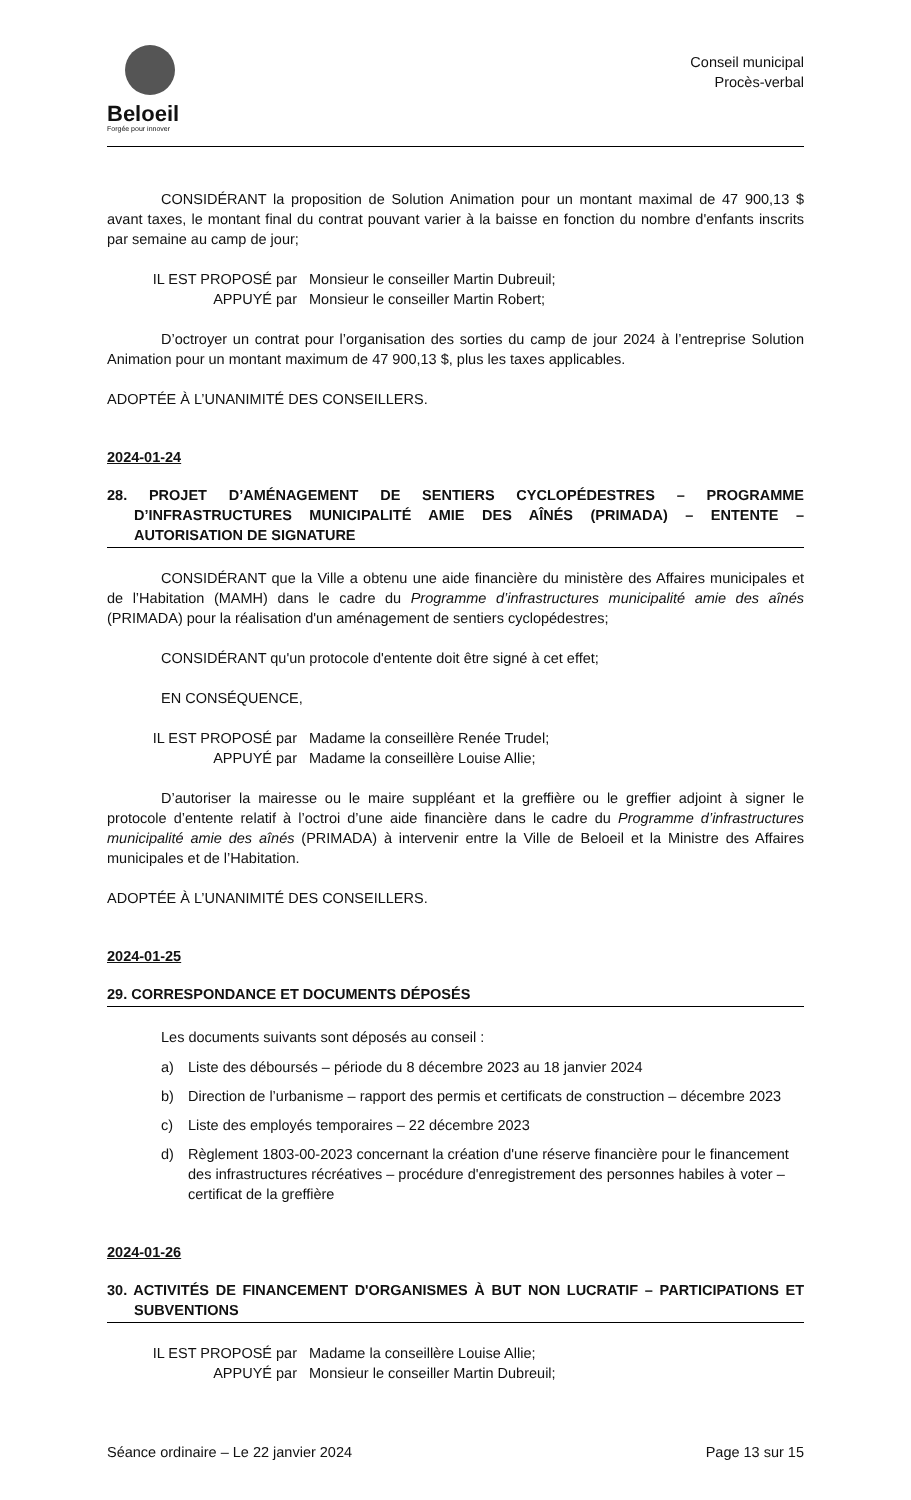Beloeil
Forgée pour innover
Conseil municipal
Procès-verbal
CONSIDÉRANT la proposition de Solution Animation pour un montant maximal de 47 900,13 $ avant taxes, le montant final du contrat pouvant varier à la baisse en fonction du nombre d'enfants inscrits par semaine au camp de jour;
IL EST PROPOSÉ par
APPUYÉ par
Monsieur le conseiller Martin Dubreuil;
Monsieur le conseiller Martin Robert;
D’octroyer un contrat pour l’organisation des sorties du camp de jour 2024 à l’entreprise Solution Animation pour un montant maximum de 47 900,13 $, plus les taxes applicables.
ADOPTÉE À L’UNANIMITÉ DES CONSEILLERS.
2024-01-24
28. PROJET D’AMÉNAGEMENT DE SENTIERS CYCLOPÉDESTRES – PROGRAMME D’INFRASTRUCTURES MUNICIPALITÉ AMIE DES AÎNÉS (PRIMADA) – ENTENTE – AUTORISATION DE SIGNATURE
CONSIDÉRANT que la Ville a obtenu une aide financière du ministère des Affaires municipales et de l’Habitation (MAMH) dans le cadre du Programme d’infrastructures municipalité amie des aînés (PRIMADA) pour la réalisation d'un aménagement de sentiers cyclopédestres;
CONSIDÉRANT qu'un protocole d'entente doit être signé à cet effet;
EN CONSÉQUENCE,
IL EST PROPOSÉ par
APPUYÉ par
Madame la conseillère Renée Trudel;
Madame la conseillère Louise Allie;
D’autoriser la mairesse ou le maire suppléant et la greffière ou le greffier adjoint à signer le protocole d’entente relatif à l’octroi d’une aide financière dans le cadre du Programme d’infrastructures municipalité amie des aînés (PRIMADA) à intervenir entre la Ville de Beloeil et la Ministre des Affaires municipales et de l’Habitation.
ADOPTÉE À L’UNANIMITÉ DES CONSEILLERS.
2024-01-25
29. CORRESPONDANCE ET DOCUMENTS DÉPOSÉS
Les documents suivants sont déposés au conseil :
a) Liste des déboursés – période du 8 décembre 2023 au 18 janvier 2024
b) Direction de l’urbanisme – rapport des permis et certificats de construction – décembre 2023
c) Liste des employés temporaires – 22 décembre 2023
d) Règlement 1803-00-2023 concernant la création d'une réserve financière pour le financement des infrastructures récréatives – procédure d'enregistrement des personnes habiles à voter – certificat de la greffière
2024-01-26
30. ACTIVITÉS DE FINANCEMENT D'ORGANISMES À BUT NON LUCRATIF – PARTICIPATIONS ET SUBVENTIONS
IL EST PROPOSÉ par
APPUYÉ par
Madame la conseillère Louise Allie;
Monsieur le conseiller Martin Dubreuil;
Séance ordinaire – Le 22 janvier 2024 Page 13 sur 15